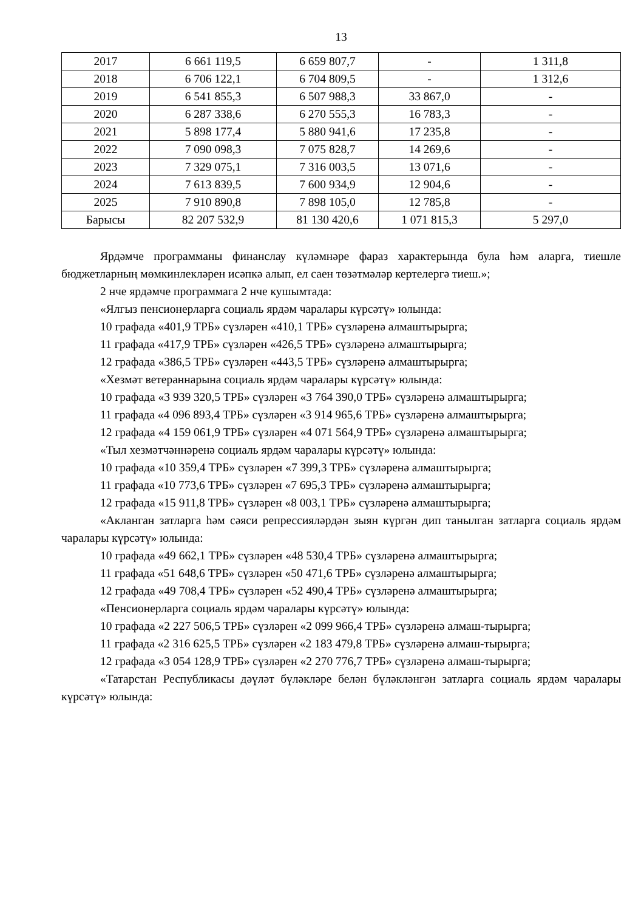13
| 2017 | 6 661 119,5 | 6 659 807,7 | - | 1 311,8 |
| 2018 | 6 706 122,1 | 6 704 809,5 | - | 1 312,6 |
| 2019 | 6 541 855,3 | 6 507 988,3 | 33 867,0 | - |
| 2020 | 6 287 338,6 | 6 270 555,3 | 16 783,3 | - |
| 2021 | 5 898 177,4 | 5 880 941,6 | 17 235,8 | - |
| 2022 | 7 090 098,3 | 7 075 828,7 | 14 269,6 | - |
| 2023 | 7 329 075,1 | 7 316 003,5 | 13 071,6 | - |
| 2024 | 7 613 839,5 | 7 600 934,9 | 12 904,6 | - |
| 2025 | 7 910 890,8 | 7 898 105,0 | 12 785,8 | - |
| Барысы | 82 207 532,9 | 81 130 420,6 | 1 071 815,3 | 5 297,0 |
Ярдәмче программаны финанслау күләмнәре фараз характерында була һәм аларга, тиешле бюджетларның мөмкинлекләрен исәпкә алып, ел саен төзәтмәләр кертелергә тиеш.»;
2 нче ярдәмче программага 2 нче кушымтада:
«Ялгыз пенсионерларга социаль ярдәм чаралары күрсәтү» юлында:
10 графада «401,9 ТРБ» сүзләрен «410,1 ТРБ» сүзләренә алмаштырырга;
11 графада «417,9 ТРБ» сүзләрен «426,5 ТРБ» сүзләренә алмаштырырга;
12 графада «386,5 ТРБ» сүзләрен «443,5 ТРБ» сүзләренә алмаштырырга;
«Хезмәт ветераннарына социаль ярдәм чаралары күрсәтү» юлында:
10 графада «3 939 320,5 ТРБ» сүзләрен «3 764 390,0 ТРБ» сүзләренә алмаштырырга;
11 графада «4 096 893,4 ТРБ» сүзләрен «3 914 965,6 ТРБ» сүзләренә алмаштырырга;
12 графада «4 159 061,9 ТРБ» сүзләрен «4 071 564,9 ТРБ» сүзләренә алмаштырырга;
«Тыл хезмәтчәннәренә социаль ярдәм чаралары күрсәтү» юлында:
10 графада «10 359,4 ТРБ» сүзләрен «7 399,3 ТРБ» сүзләренә алмаштырырга;
11 графада «10 773,6 ТРБ» сүзләрен «7 695,3 ТРБ» сүзләренә алмаштырырга;
12 графада «15 911,8 ТРБ» сүзләрен «8 003,1 ТРБ» сүзләренә алмаштырырга;
«Акланган затларга һәм сәяси репрессияләрдән зыян күргән дип танылган затларга социаль ярдәм чаралары күрсәтү» юлында:
10 графада «49 662,1 ТРБ» сүзләрен «48 530,4 ТРБ» сүзләренә алмаштырырга;
11 графада «51 648,6 ТРБ» сүзләрен «50 471,6 ТРБ» сүзләренә алмаштырырга;
12 графада «49 708,4 ТРБ» сүзләрен «52 490,4 ТРБ» сүзләренә алмаштырырга;
«Пенсионерларга социаль ярдәм чаралары күрсәтү» юлында:
10 графада «2 227 506,5 ТРБ» сүзләрен «2 099 966,4 ТРБ» сүзләренә алмаш-тырырга;
11 графада «2 316 625,5 ТРБ» сүзләрен «2 183 479,8 ТРБ» сүзләренә алмаш-тырырга;
12 графада «3 054 128,9 ТРБ» сүзләрен «2 270 776,7 ТРБ» сүзләренә алмаш-тырырга;
«Татарстан Республикасы дәүләт бүләкләре белән бүләкләнгән затларга социаль ярдәм чаралары күрсәтү» юлында: